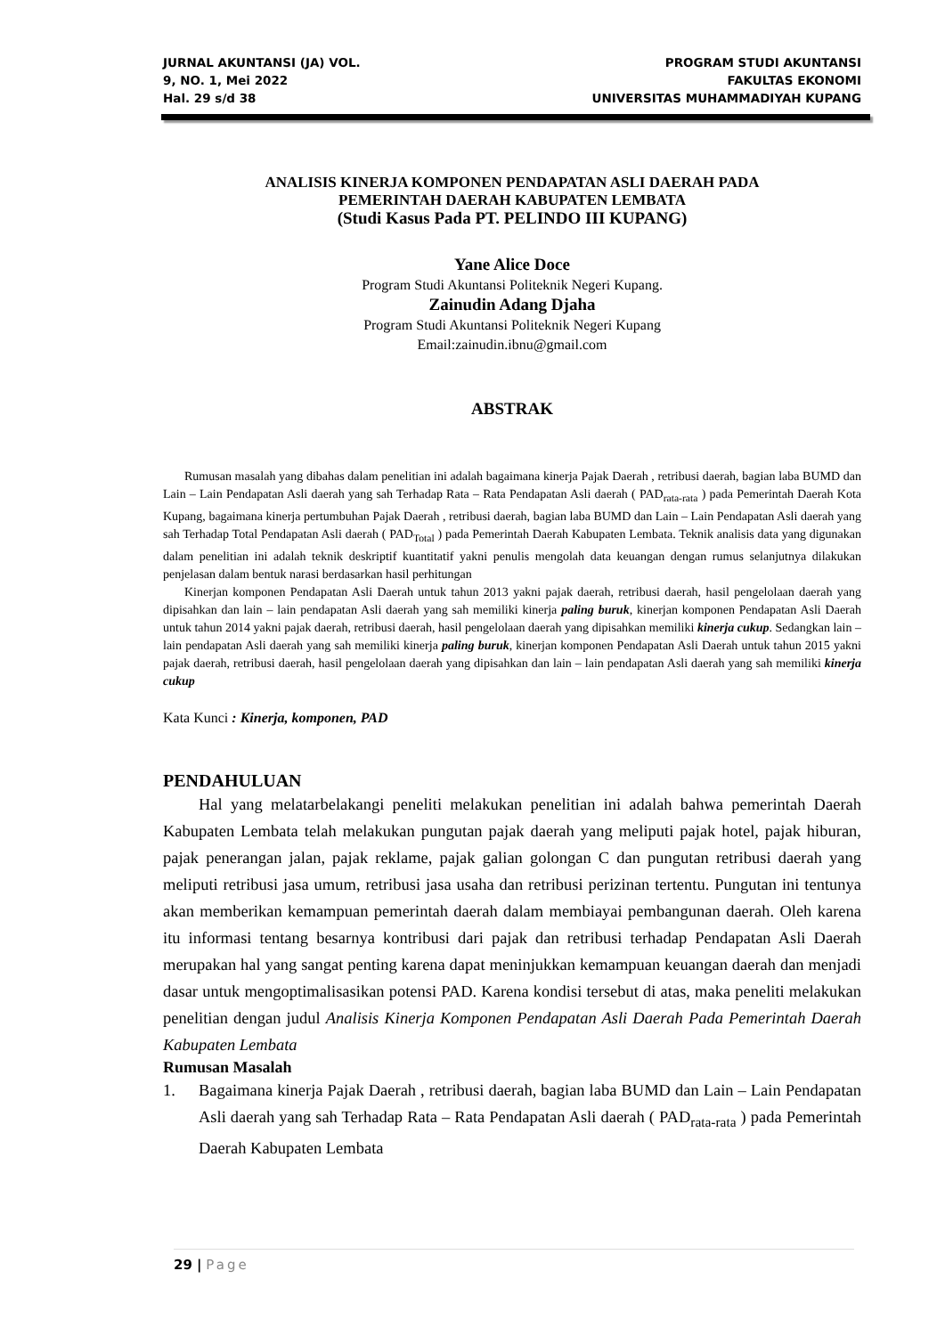JURNAL AKUNTANSI (JA) VOL.
9, NO. 1, Mei 2022
Hal. 29 s/d 38
PROGRAM STUDI AKUNTANSI
FAKULTAS EKONOMI
UNIVERSITAS MUHAMMADIYAH KUPANG
ANALISIS KINERJA KOMPONEN PENDAPATAN ASLI DAERAH PADA
PEMERINTAH DAERAH KABUPATEN LEMBATA
(Studi Kasus Pada PT. PELINDO III KUPANG)
Yane Alice Doce
Program Studi Akuntansi Politeknik Negeri Kupang.
Zainudin Adang Djaha
Program Studi Akuntansi Politeknik Negeri Kupang
Email:zainudin.ibnu@gmail.com
ABSTRAK
Rumusan masalah yang dibahas dalam penelitian ini adalah bagaimana kinerja Pajak Daerah , retribusi daerah, bagian laba BUMD dan Lain – Lain Pendapatan Asli daerah yang sah Terhadap Rata – Rata Pendapatan Asli daerah ( PAD<sub>rata-rata</sub> ) pada Pemerintah Daerah Kota Kupang, bagaimana kinerja pertumbuhan Pajak Daerah , retribusi daerah, bagian laba BUMD dan Lain – Lain Pendapatan Asli daerah yang sah Terhadap Total Pendapatan Asli daerah ( PAD<sub>Total</sub> ) pada Pemerintah Daerah Kabupaten Lembata. Teknik analisis data yang digunakan dalam penelitian ini adalah teknik deskriptif kuantitatif yakni penulis mengolah data keuangan dengan rumus selanjutnya dilakukan penjelasan dalam bentuk narasi berdasarkan hasil perhitungan
Kinerjan komponen Pendapatan Asli Daerah untuk tahun 2013 yakni pajak daerah, retribusi daerah, hasil pengelolaan daerah yang dipisahkan dan lain – lain pendapatan Asli daerah yang sah memiliki kinerja paling buruk, kinerjan komponen Pendapatan Asli Daerah untuk tahun 2014 yakni pajak daerah, retribusi daerah, hasil pengelolaan daerah yang dipisahkan memiliki kinerja cukup. Sedangkan lain – lain pendapatan Asli daerah yang sah memiliki kinerja paling buruk, kinerjan komponen Pendapatan Asli Daerah untuk tahun 2015 yakni pajak daerah, retribusi daerah, hasil pengelolaan daerah yang dipisahkan dan lain – lain pendapatan Asli daerah yang sah memiliki kinerja cukup
Kata Kunci : Kinerja, komponen, PAD
PENDAHULUAN
Hal yang melatarbelakangi peneliti melakukan penelitian ini adalah bahwa pemerintah Daerah Kabupaten Lembata telah melakukan pungutan pajak daerah yang meliputi pajak hotel, pajak hiburan, pajak penerangan jalan, pajak reklame, pajak galian golongan C dan pungutan retribusi daerah yang meliputi retribusi jasa umum, retribusi jasa usaha dan retribusi perizinan tertentu. Pungutan ini tentunya akan memberikan kemampuan pemerintah daerah dalam membiayai pembangunan daerah. Oleh karena itu informasi tentang besarnya kontribusi dari pajak dan retribusi terhadap Pendapatan Asli Daerah merupakan hal yang sangat penting karena dapat meninjukkan kemampuan keuangan daerah dan menjadi dasar untuk mengoptimalisasikan potensi PAD. Karena kondisi tersebut di atas, maka peneliti melakukan penelitian dengan judul Analisis Kinerja Komponen Pendapatan Asli Daerah Pada Pemerintah Daerah Kabupaten Lembata
Rumusan Masalah
1. Bagaimana kinerja Pajak Daerah , retribusi daerah, bagian laba BUMD dan Lain – Lain Pendapatan Asli daerah yang sah Terhadap Rata – Rata Pendapatan Asli daerah ( PAD<sub>rata-rata</sub> ) pada Pemerintah Daerah Kabupaten Lembata
29 | Page